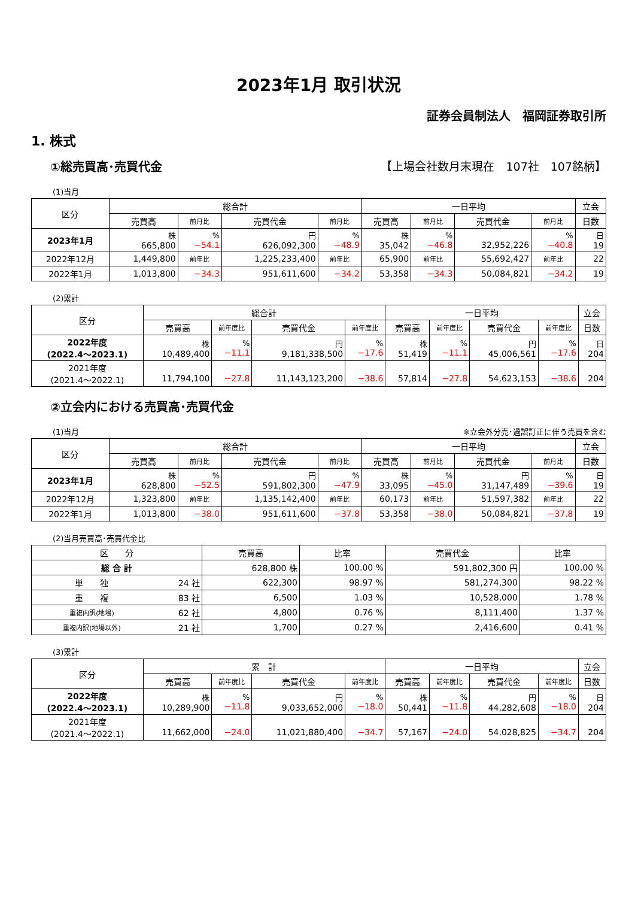2023年1月 取引状況
証券会員制法人　福岡証券取引所
1. 株式
①総売買高･売買代金 【上場会社数月末現在　107社　107銘柄】
(1)当月
| 区分 | 総合計 | | | | 一日平均 | | | | 立会 |
| --- | --- | --- | --- | --- | --- | --- | --- | --- | --- |
| | 売買高 | 前月比 | 売買代金 | 前月比 | 売買高 | 前月比 | 売買代金 | 前月比 | 日数 |
| 2023年1月 | 株 665,800 | % −54.1 | 円 626,092,300 | % −48.9 | 株 35,042 | % −46.8 | 32,952,226 | % −40.8 | 日 19 |
| 2022年12月 | 1,449,800 | 前年比 | 1,225,233,400 | 前年比 | 65,900 | 前年比 | 55,692,427 | 前年比 | 22 |
| 2022年1月 | 1,013,800 | −34.3 | 951,611,600 | −34.2 | 53,358 | −34.3 | 50,084,821 | −34.2 | 19 |
(2)累計
| 区分 | 総合計 | | | | 一日平均 | | | | 立会 |
| --- | --- | --- | --- | --- | --- | --- | --- | --- | --- |
| | 売買高 | 前年度比 | 売買代金 | 前年度比 | 売買高 | 前年度比 | 売買代金 | 前年度比 | 日数 |
| 2022年度 (2022.4～2023.1) | 株 10,489,400 | % −11.1 | 円 9,181,338,500 | % −17.6 | 株 51,419 | % −11.1 | 円 45,006,561 | % −17.6 | 日 204 |
| 2021年度 (2021.4～2022.1) | 11,794,100 | −27.8 | 11,143,123,200 | −38.6 | 57,814 | −27.8 | 54,623,153 | −38.6 | 204 |
②立会内における売買高･売買代金
(1)当月 ※立会外分売･過誤訂正に伴う売買を含む
| 区分 | 総合計 | | | | 一日平均 | | | | 立会 |
| --- | --- | --- | --- | --- | --- | --- | --- | --- | --- |
| | 売買高 | 前月比 | 売買代金 | 前月比 | 売買高 | 前月比 | 売買代金 | 前月比 | 日数 |
| 2023年1月 | 株 628,800 | % −52.5 | 円 591,802,300 | % −47.9 | 株 33,095 | % −45.0 | 円 31,147,489 | % −39.6 | 日 19 |
| 2022年12月 | 1,323,800 | 前年比 | 1,135,142,400 | 前年比 | 60,173 | 前年比 | 51,597,382 | 前年比 | 22 |
| 2022年1月 | 1,013,800 | −38.0 | 951,611,600 | −37.8 | 53,358 | −38.0 | 50,084,821 | −37.8 | 19 |
(2)当月売買高･売買代金比
| 区 分 | | 売買高 | 比率 | 売買代金 | 比率 |
| --- | --- | --- | --- | --- | --- |
| 総 合 計 | | 628,800 株 | 100.00 % | 591,802,300 円 | 100.00 % |
| 単 独 | 24 社 | 622,300 | 98.97 % | 581,274,300 | 98.22 % |
| 重 複 | 83 社 | 6,500 | 1.03 % | 10,528,000 | 1.78 % |
| 重複内訳(地場) | 62 社 | 4,800 | 0.76 % | 8,111,400 | 1.37 % |
| 重複内訳(地場以外) | 21 社 | 1,700 | 0.27 % | 2,416,600 | 0.41 % |
(3)累計
| 区分 | 累 計 | | | | 一日平均 | | | | 立会 |
| --- | --- | --- | --- | --- | --- | --- | --- | --- | --- |
| | 売買高 | 前年度比 | 売買代金 | 前年度比 | 売買高 | 前年度比 | 売買代金 | 前年度比 | 日数 |
| 2022年度 (2022.4～2023.1) | 株 10,289,900 | % −11.8 | 円 9,033,652,000 | % −18.0 | 株 50,441 | % −11.8 | 円 44,282,608 | % −18.0 | 日 204 |
| 2021年度 (2021.4～2022.1) | 11,662,000 | −24.0 | 11,021,880,400 | −34.7 | 57,167 | −24.0 | 54,028,825 | −34.7 | 204 |